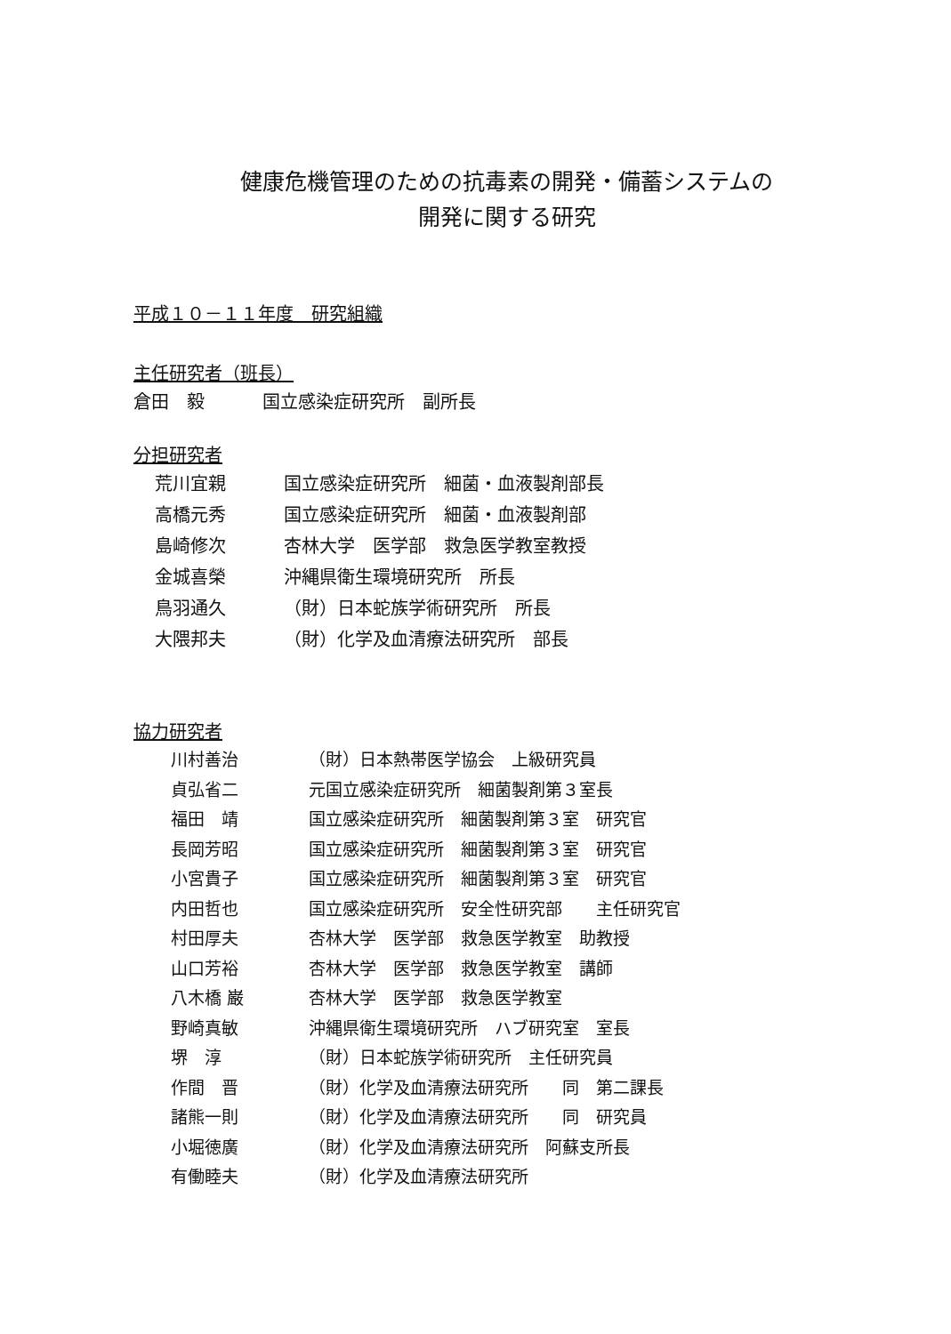健康危機管理のための抗毒素の開発・備蓄システムの
開発に関する研究
平成１０－１１年度　研究組織
主任研究者（班長）
| 倉田 毅 | 国立感染症研究所 副所長 |
分担研究者
| 荒川宜親 | 国立感染症研究所 細菌・血液製剤部長 |
| 高橋元秀 | 国立感染症研究所 細菌・血液製剤部 |
| 島崎修次 | 杏林大学 医学部 救急医学教室教授 |
| 金城喜榮 | 沖縄県衛生環境研究所 所長 |
| 鳥羽通久 | （財）日本蛇族学術研究所 所長 |
| 大隈邦夫 | （財）化学及血清療法研究所 部長 |
協力研究者
| 川村善治 | （財）日本熱帯医学協会 上級研究員 |
| 貞弘省二 | 元国立感染症研究所 細菌製剤第３室長 |
| 福田 靖 | 国立感染症研究所 細菌製剤第３室 研究官 |
| 長岡芳昭 | 国立感染症研究所 細菌製剤第３室 研究官 |
| 小宮貴子 | 国立感染症研究所 細菌製剤第３室 研究官 |
| 内田哲也 | 国立感染症研究所 安全性研究部 主任研究官 |
| 村田厚夫 | 杏林大学 医学部 救急医学教室 助教授 |
| 山口芳裕 | 杏林大学 医学部 救急医学教室 講師 |
| 八木橋 巌 | 杏林大学 医学部 救急医学教室 |
| 野崎真敏 | 沖縄県衛生環境研究所 ハブ研究室 室長 |
| 堺 淳 | （財）日本蛇族学術研究所 主任研究員 |
| 作間 晋 | （財）化学及血清療法研究所 同 第二課長 |
| 諸熊一則 | （財）化学及血清療法研究所 同 研究員 |
| 小堀徳廣 | （財）化学及血清療法研究所 阿蘇支所長 |
| 有働睦夫 | （財）化学及血清療法研究所 |